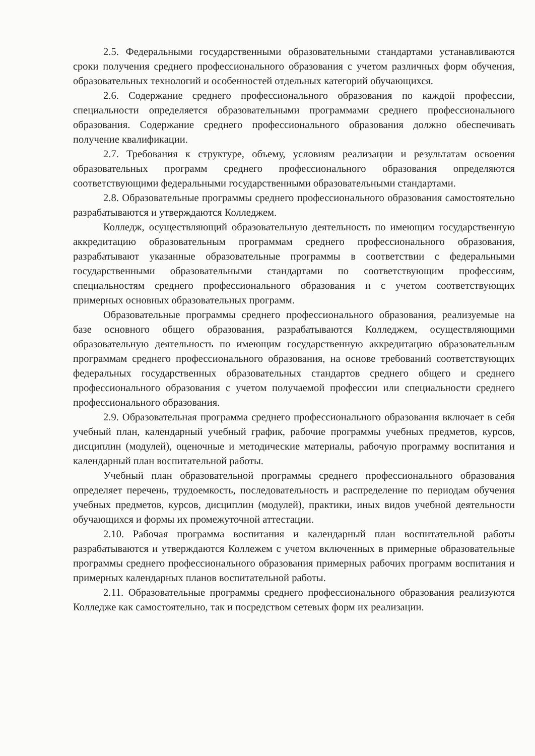2.5. Федеральными государственными образовательными стандартами устанавливаются сроки получения среднего профессионального образования с учетом различных форм обучения, образовательных технологий и особенностей отдельных категорий обучающихся.
2.6. Содержание среднего профессионального образования по каждой профессии, специальности определяется образовательными программами среднего профессионального образования. Содержание среднего профессионального образования должно обеспечивать получение квалификации.
2.7. Требования к структуре, объему, условиям реализации и результатам освоения образовательных программ среднего профессионального образования определяются соответствующими федеральными государственными образовательными стандартами.
2.8. Образовательные программы среднего профессионального образования самостоятельно разрабатываются и утверждаются Колледжем.
Колледж, осуществляющий образовательную деятельность по имеющим государственную аккредитацию образовательным программам среднего профессионального образования, разрабатывают указанные образовательные программы в соответствии с федеральными государственными образовательными стандартами по соответствующим профессиям, специальностям среднего профессионального образования и с учетом соответствующих примерных основных образовательных программ.
Образовательные программы среднего профессионального образования, реализуемые на базе основного общего образования, разрабатываются Колледжем, осуществляющими образовательную деятельность по имеющим государственную аккредитацию образовательным программам среднего профессионального образования, на основе требований соответствующих федеральных государственных образовательных стандартов среднего общего и среднего профессионального образования с учетом получаемой профессии или специальности среднего профессионального образования.
2.9. Образовательная программа среднего профессионального образования включает в себя учебный план, календарный учебный график, рабочие программы учебных предметов, курсов, дисциплин (модулей), оценочные и методические материалы, рабочую программу воспитания и календарный план воспитательной работы.
Учебный план образовательной программы среднего профессионального образования определяет перечень, трудоемкость, последовательность и распределение по периодам обучения учебных предметов, курсов, дисциплин (модулей), практики, иных видов учебной деятельности обучающихся и формы их промежуточной аттестации.
2.10. Рабочая программа воспитания и календарный план воспитательной работы разрабатываются и утверждаются Коллежем с учетом включенных в примерные образовательные программы среднего профессионального образования примерных рабочих программ воспитания и примерных календарных планов воспитательной работы.
2.11. Образовательные программы среднего профессионального образования реализуются Колледже как самостоятельно, так и посредством сетевых форм их реализации.